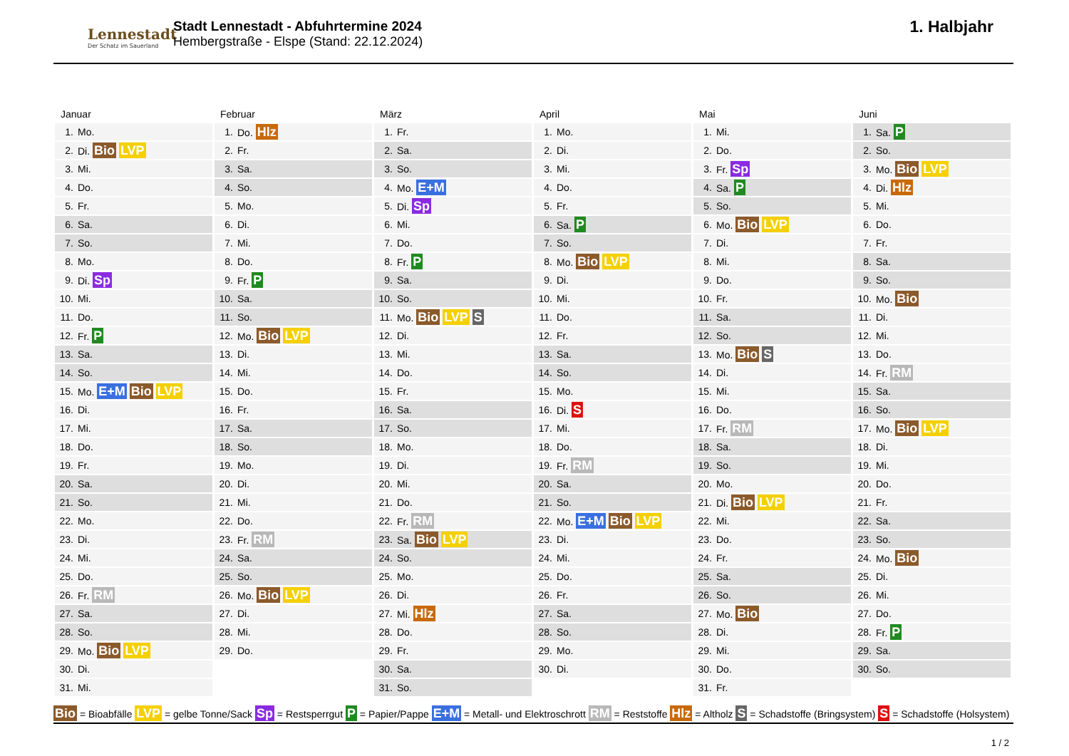Lennestadt
Der Schatz im Sauerland
Stadt Lennestadt - Abfuhrtermine 2024
Hembergstraße - Elspe (Stand: 22.12.2024)
1. Halbjahr
Januar
| 1. | Mo. |
| 2. | Di. Bio LVP |
| 3. | Mi. |
| 4. | Do. |
| 5. | Fr. |
| 6. | Sa. |
| 7. | So. |
| 8. | Mo. |
| 9. | Di. Sp |
| 10. | Mi. |
| 11. | Do. |
| 12. | Fr. P |
| 13. | Sa. |
| 14. | So. |
| 15. | Mo. E+M Bio LVP |
| 16. | Di. |
| 17. | Mi. |
| 18. | Do. |
| 19. | Fr. |
| 20. | Sa. |
| 21. | So. |
| 22. | Mo. |
| 23. | Di. |
| 24. | Mi. |
| 25. | Do. |
| 26. | Fr. RM |
| 27. | Sa. |
| 28. | So. |
| 29. | Mo. Bio LVP |
| 30. | Di. |
| 31. | Mi. |
Februar
| 1. | Do. Hlz |
| 2. | Fr. |
| 3. | Sa. |
| 4. | So. |
| 5. | Mo. |
| 6. | Di. |
| 7. | Mi. |
| 8. | Do. |
| 9. | Fr. P |
| 10. | Sa. |
| 11. | So. |
| 12. | Mo. Bio LVP |
| 13. | Di. |
| 14. | Mi. |
| 15. | Do. |
| 16. | Fr. |
| 17. | Sa. |
| 18. | So. |
| 19. | Mo. |
| 20. | Di. |
| 21. | Mi. |
| 22. | Do. |
| 23. | Fr. RM |
| 24. | Sa. |
| 25. | So. |
| 26. | Mo. Bio LVP |
| 27. | Di. |
| 28. | Mi. |
| 29. | Do. |
März
| 1. | Fr. |
| 2. | Sa. |
| 3. | So. |
| 4. | Mo. E+M |
| 5. | Di. Sp |
| 6. | Mi. |
| 7. | Do. |
| 8. | Fr. P |
| 9. | Sa. |
| 10. | So. |
| 11. | Mo. Bio LVP S |
| 12. | Di. |
| 13. | Mi. |
| 14. | Do. |
| 15. | Fr. |
| 16. | Sa. |
| 17. | So. |
| 18. | Mo. |
| 19. | Di. |
| 20. | Mi. |
| 21. | Do. |
| 22. | Fr. RM |
| 23. | Sa. Bio LVP |
| 24. | So. |
| 25. | Mo. |
| 26. | Di. |
| 27. | Mi. Hlz |
| 28. | Do. |
| 29. | Fr. |
| 30. | Sa. |
| 31. | So. |
April
| 1. | Mo. |
| 2. | Di. |
| 3. | Mi. |
| 4. | Do. |
| 5. | Fr. |
| 6. | Sa. P |
| 7. | So. |
| 8. | Mo. Bio LVP |
| 9. | Di. |
| 10. | Mi. |
| 11. | Do. |
| 12. | Fr. |
| 13. | Sa. |
| 14. | So. |
| 15. | Mo. |
| 16. | Di. S |
| 17. | Mi. |
| 18. | Do. |
| 19. | Fr. RM |
| 20. | Sa. |
| 21. | So. |
| 22. | Mo. E+M Bio LVP |
| 23. | Di. |
| 24. | Mi. |
| 25. | Do. |
| 26. | Fr. |
| 27. | Sa. |
| 28. | So. |
| 29. | Mo. |
| 30. | Di. |
Mai
| 1. | Mi. |
| 2. | Do. |
| 3. | Fr. Sp |
| 4. | Sa. P |
| 5. | So. |
| 6. | Mo. Bio LVP |
| 7. | Di. |
| 8. | Mi. |
| 9. | Do. |
| 10. | Fr. |
| 11. | Sa. |
| 12. | So. |
| 13. | Mo. Bio S |
| 14. | Di. |
| 15. | Mi. |
| 16. | Do. |
| 17. | Fr. RM |
| 18. | Sa. |
| 19. | So. |
| 20. | Mo. |
| 21. | Di. Bio LVP |
| 22. | Mi. |
| 23. | Do. |
| 24. | Fr. |
| 25. | Sa. |
| 26. | So. |
| 27. | Mo. Bio |
| 28. | Di. |
| 29. | Mi. |
| 30. | Do. |
| 31. | Fr. |
Juni
| 1. | Sa. P |
| 2. | So. |
| 3. | Mo. Bio LVP |
| 4. | Di. Hlz |
| 5. | Mi. |
| 6. | Do. |
| 7. | Fr. |
| 8. | Sa. |
| 9. | So. |
| 10. | Mo. Bio |
| 11. | Di. |
| 12. | Mi. |
| 13. | Do. |
| 14. | Fr. RM |
| 15. | Sa. |
| 16. | So. |
| 17. | Mo. Bio LVP |
| 18. | Di. |
| 19. | Mi. |
| 20. | Do. |
| 21. | Fr. |
| 22. | Sa. |
| 23. | So. |
| 24. | Mo. Bio |
| 25. | Di. |
| 26. | Mi. |
| 27. | Do. |
| 28. | Fr. P |
| 29. | Sa. |
| 30. | So. |
Bio = Bioabfälle LVP = gelbe Tonne/Sack Sp = Restsperrgut P = Papier/Pappe E+M = Metall- und Elektroschrott RM = Reststoffe Hlz = Altholz S = Schadstoffe (Bringsystem) S = Schadstoffe (Holsystem)
1 / 2